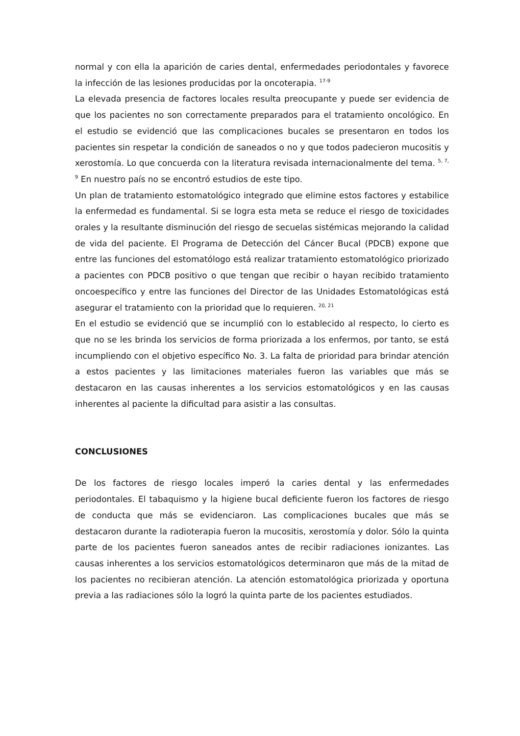normal y con ella la aparición de caries dental, enfermedades periodontales y favorece la infección de las lesiones producidas por la oncoterapia. <sup>17-9</sup>
La elevada presencia de factores locales resulta preocupante y puede ser evidencia de que los pacientes no son correctamente preparados para el tratamiento oncológico. En el estudio se evidenció que las complicaciones bucales se presentaron en todos los pacientes sin respetar la condición de saneados o no y que todos padecieron mucositis y xerostomía. Lo que concuerda con la literatura revisada internacionalmente del tema. <sup>5, 7, 9</sup> En nuestro país no se encontró estudios de este tipo.
Un plan de tratamiento estomatológico integrado que elimine estos factores y estabilice la enfermedad es fundamental. Si se logra esta meta se reduce el riesgo de toxicidades orales y la resultante disminución del riesgo de secuelas sistémicas mejorando la calidad de vida del paciente. El Programa de Detección del Cáncer Bucal (PDCB) expone que entre las funciones del estomatólogo está realizar tratamiento estomatológico priorizado a pacientes con PDCB positivo o que tengan que recibir o hayan recibido tratamiento oncoespecífico y entre las funciones del Director de las Unidades Estomatológicas está asegurar el tratamiento con la prioridad que lo requieren. <sup>20, 21</sup>
En el estudio se evidenció que se incumplió con lo establecido al respecto, lo cierto es que no se les brinda los servicios de forma priorizada a los enfermos, por tanto, se está incumpliendo con el objetivo específico No. 3. La falta de prioridad para brindar atención a estos pacientes y las limitaciones materiales fueron las variables que más se destacaron en las causas inherentes a los servicios estomatológicos y en las causas inherentes al paciente la dificultad para asistir a las consultas.
CONCLUSIONES
De los factores de riesgo locales imperó la caries dental y las enfermedades periodontales. El tabaquismo y la higiene bucal deficiente fueron los factores de riesgo de conducta que más se evidenciaron. Las complicaciones bucales que más se destacaron durante la radioterapia fueron la mucositis, xerostomía y dolor. Sólo la quinta parte de los pacientes fueron saneados antes de recibir radiaciones ionizantes. Las causas inherentes a los servicios estomatológicos determinaron que más de la mitad de los pacientes no recibieran atención. La atención estomatológica priorizada y oportuna previa a las radiaciones sólo la logró la quinta parte de los pacientes estudiados.